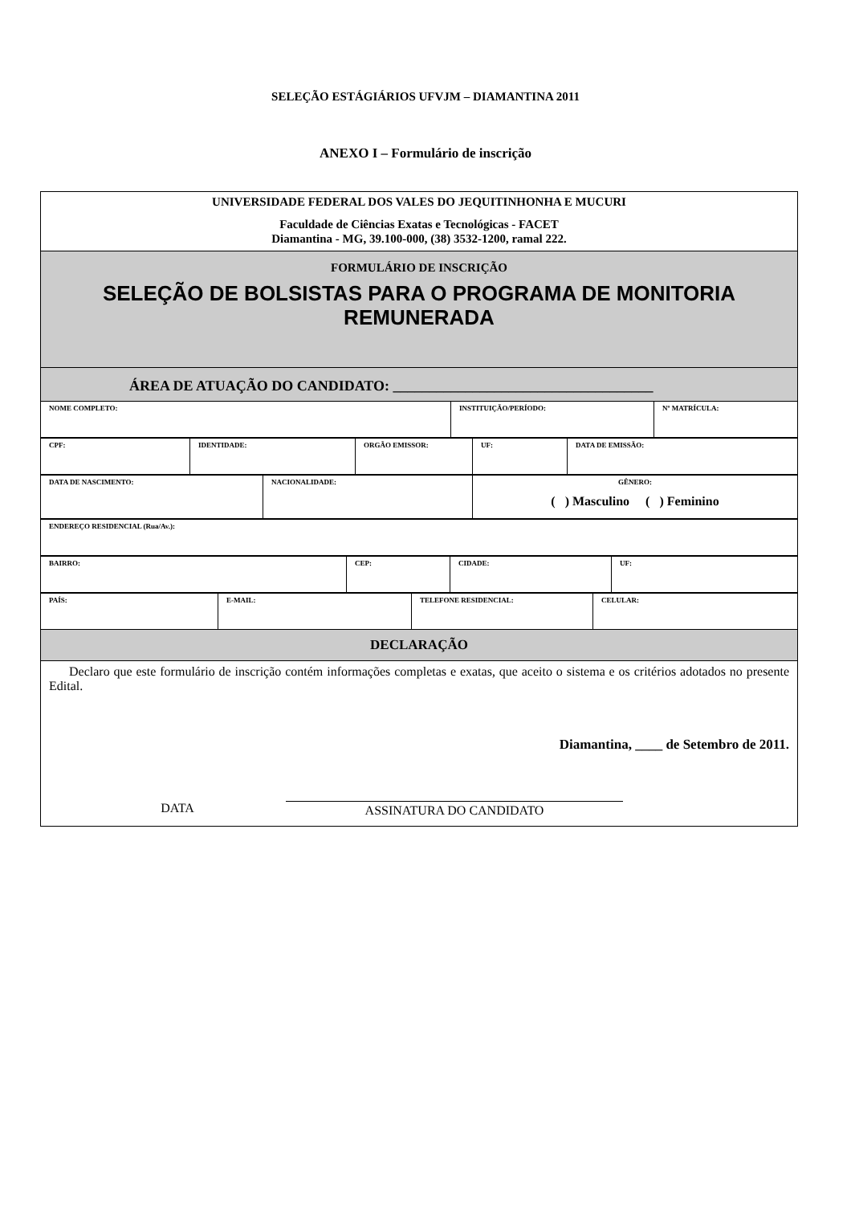SELEÇÃO ESTÁGIÁRIOS UFVJM – DIAMANTINA 2011
ANEXO I – Formulário de inscrição
UNIVERSIDADE FEDERAL DOS VALES DO JEQUITINHONHA E MUCURI
Faculdade de Ciências Exatas e Tecnológicas - FACET
Diamantina - MG, 39.100-000, (38) 3532-1200, ramal 222.
FORMULÁRIO DE INSCRIÇÃO
SELEÇÃO DE BOLSISTAS PARA O PROGRAMA DE MONITORIA REMUNERADA
ÁREA DE ATUAÇÃO DO CANDIDATO: ____________________________________
| NOME COMPLETO: | INSTITUIÇÃO/PERÍODO: | Nº MATRÍCULA: |
| CPF: | IDENTIDADE: | ORGÃO EMISSOR: | UF: | DATA DE EMISSÃO: |
| DATA DE NASCIMENTO: | NACIONALIDADE: | GÊNERO: ( ) Masculino ( ) Feminino |
| ENDEREÇO RESIDENCIAL (Rua/Av.): |
| BAIRRO: | CEP: | CIDADE: | UF: |
| PAÍS: | E-MAIL: | TELEFONE RESIDENCIAL: | CELULAR: |
DECLARAÇÃO
Declaro que este formulário de inscrição contém informações completas e exatas, que aceito o sistema e os critérios adotados no presente Edital.
Diamantina, ____ de Setembro de 2011.
DATA ASSINATURA DO CANDIDATO